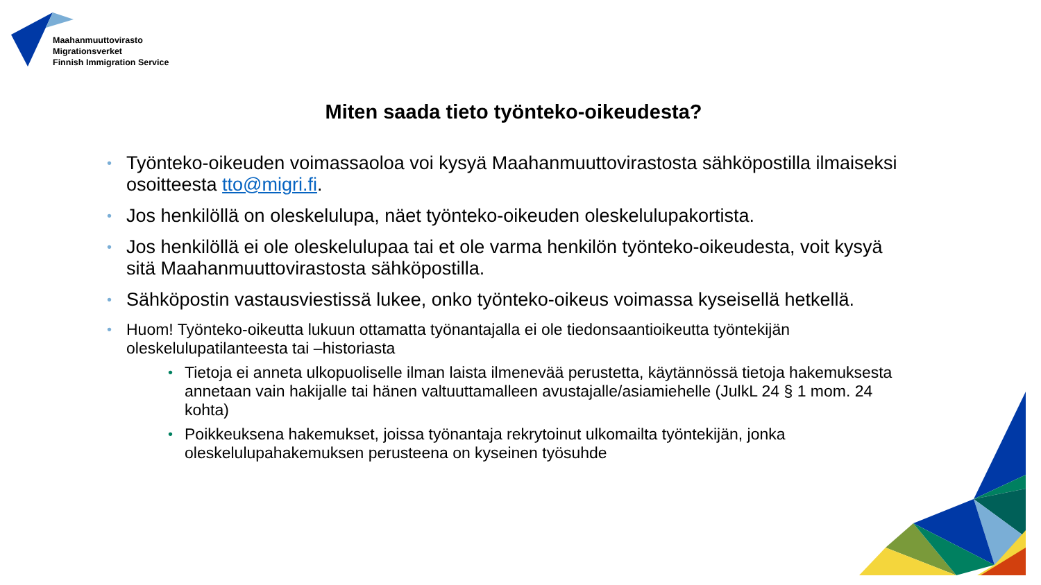Maahanmuuttovirasto
Migrationsverket
Finnish Immigration Service
Miten saada tieto työnteko-oikeudesta?
• Työnteko-oikeuden voimassaoloa voi kysyä Maahanmuuttovirastosta sähköpostilla ilmaiseksi osoitteesta tto@migri.fi.
• Jos henkilöllä on oleskelulupa, näet työnteko-oikeuden oleskelulupakortista.
• Jos henkilöllä ei ole oleskelulupaa tai et ole varma henkilön työnteko-oikeudesta, voit kysyä sitä Maahanmuuttovirastosta sähköpostilla.
• Sähköpostin vastausviestissä lukee, onko työnteko-oikeus voimassa kyseisellä hetkellä.
• Huom! Työnteko-oikeutta lukuun ottamatta työnantajalla ei ole tiedonsaantioikeutta työntekijän oleskelulupatilanteesta tai –historiasta
• Tietoja ei anneta ulkopuoliselle ilman laista ilmenevää perustetta, käytännössä tietoja hakemuksesta annetaan vain hakijalle tai hänen valtuuttamalleen avustajalle/asiamiehelle (JulkL 24 § 1 mom. 24 kohta)
• Poikkeuksena hakemukset, joissa työnantaja rekrytoinut ulkomailta työntekijän, jonka oleskelulupahakemuksen perusteena on kyseinen työsuhde